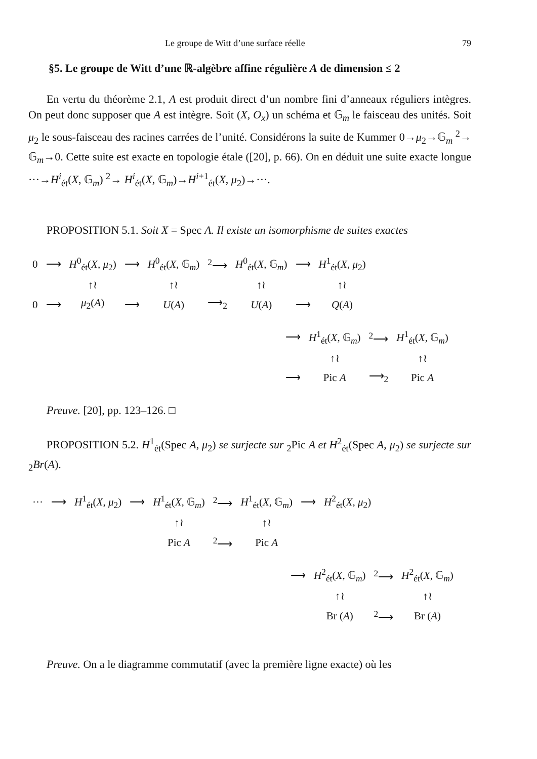Le groupe de Witt d’une surface réelle 79
§5. Le groupe de Witt d’une ℝ-algèbre affine régulière A de dimension ≤ 2
En vertu du théorème 2.1, A est produit direct d’un nombre fini d’anneaux réguliers intègres. On peut donc supposer que A est intègre. Soit (X, O<sub>x</sub>) un schéma et 𝔾<sub>m</sub> le faisceau des unités. Soit μ<sub>2</sub> le sous-faisceau des racines carrées de l’unité. Considérons la suite de Kummer 0→μ<sub>2</sub>→𝔾<sub>m</sub> <sup>2</sup>→ 𝔾<sub>m</sub>→0. Cette suite est exacte en topologie étale ([20], p. 66). On en déduit une suite exacte longue ···→H<sup>i</sup><sub>ét</sub>(X, 𝔾<sub>m</sub>) <sup>2</sup>→ H<sup>i</sup><sub>ét</sub>(X, 𝔾<sub>m</sub>)→H<sup>i+1</sup><sub>ét</sub>(X, μ<sub>2</sub>)→···.
PROPOSITION 5.1. Soit X = Spec A. Il existe un isomorphisme de suites exactes
| 0 | ⟶ | H<sup>0</sup><sub>ét</sub>( X , μ<sub>2</sub>) | ⟶ | H<sup>0</sup><sub>ét</sub>( X , 𝔾<sub>m</sub>) | <sup>2</sup>⟶ | H<sup>0</sup><sub>ét</sub>( X , 𝔾<sub>m</sub>) | ⟶ | H<sup>1</sup><sub>ét</sub>( X , μ<sub>2</sub>) |
| | | ↑≀ | | ↑≀ | | ↑≀ | | ↑≀ |
| 0 | ⟶ | μ<sub>2</sub>( A ) | ⟶ | U ( A ) | ⟶<sub>2</sub> | U ( A ) | ⟶ | Q ( A ) |
| ⟶ | H<sup>1</sup><sub>ét</sub>( X , 𝔾<sub>m</sub>) | <sup>2</sup>⟶ | H<sup>1</sup><sub>ét</sub>( X , 𝔾<sub>m</sub>) |
| | ↑≀ | | ↑≀ |
| ⟶ | Pic A | ⟶<sub>2</sub> | Pic A |
Preuve. [20], pp. 123–126. □
PROPOSITION 5.2. H<sup>1</sup><sub>ét</sub>(Spec A, μ<sub>2</sub>) se surjecte sur <sub>2</sub>Pic A et H<sup>2</sup><sub>ét</sub>(Spec A, μ<sub>2</sub>) se surjecte sur <sub>2</sub>Br(A).
| ··· | ⟶ | H<sup>1</sup><sub>ét</sub>( X , μ<sub>2</sub>) | ⟶ | H<sup>1</sup><sub>ét</sub>( X , 𝔾<sub>m</sub>) | <sup>2</sup>⟶ | H<sup>1</sup><sub>ét</sub>( X , 𝔾<sub>m</sub>) | ⟶ | H<sup>2</sup><sub>ét</sub>( X , μ<sub>2</sub>) |
| | | | | ↑≀ | | ↑≀ | | |
| | | | | Pic A | <sup>2</sup>⟶ | Pic A | | |
| ⟶ | H<sup>2</sup><sub>ét</sub>( X , 𝔾<sub>m</sub>) | <sup>2</sup>⟶ | H<sup>2</sup><sub>ét</sub>( X , 𝔾<sub>m</sub>) |
| | ↑≀ | | ↑≀ |
| | Br ( A ) | <sup>2</sup>⟶ | Br ( A ) |
Preuve. On a le diagramme commutatif (avec la première ligne exacte) où les